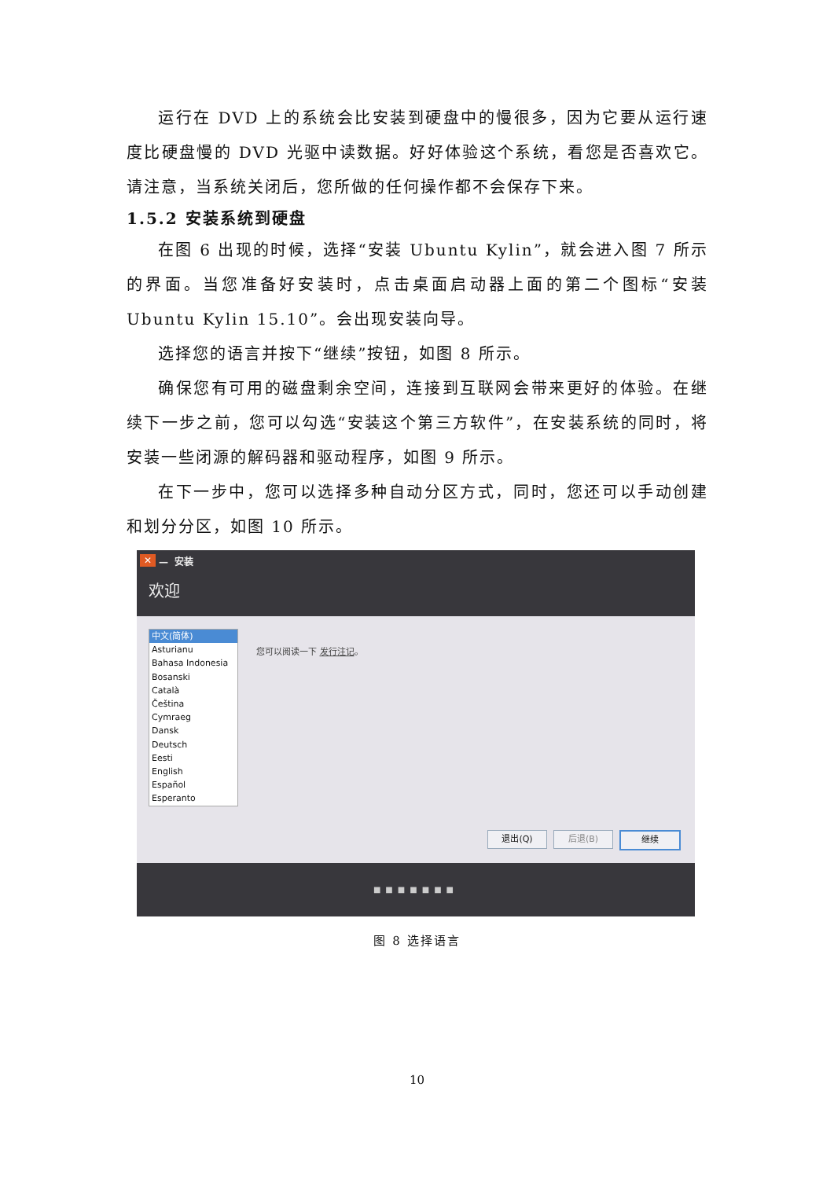运行在 DVD 上的系统会比安装到硬盘中的慢很多，因为它要从运行速度比硬盘慢的 DVD 光驱中读数据。好好体验这个系统，看您是否喜欢它。请注意，当系统关闭后，您所做的任何操作都不会保存下来。
1.5.2 安装系统到硬盘
在图 6 出现的时候，选择“安装 Ubuntu Kylin”，就会进入图 7 所示的界面。当您准备好安装时，点击桌面启动器上面的第二个图标“安装 Ubuntu Kylin 15.10”。会出现安装向导。
选择您的语言并按下“继续”按钮，如图 8 所示。
确保您有可用的磁盘剩余空间，连接到互联网会带来更好的体验。在继续下一步之前，您可以勾选“安装这个第三方软件”，在安装系统的同时，将安装一些闭源的解码器和驱动程序，如图 9 所示。
在下一步中，您可以选择多种自动分区方式，同时，您还可以手动创建和划分分区，如图 10 所示。
✕ — 安装
欢迎
中文(简体)
Asturianu
Bahasa Indonesia
Bosanski
Català
Čeština
Cymraeg
Dansk
Deutsch
Eesti
English
Español
Esperanto
您可以阅读一下 发行注记。
退出(Q) 后退(B) 继续
■■■■■■■
图 8 选择语言
10